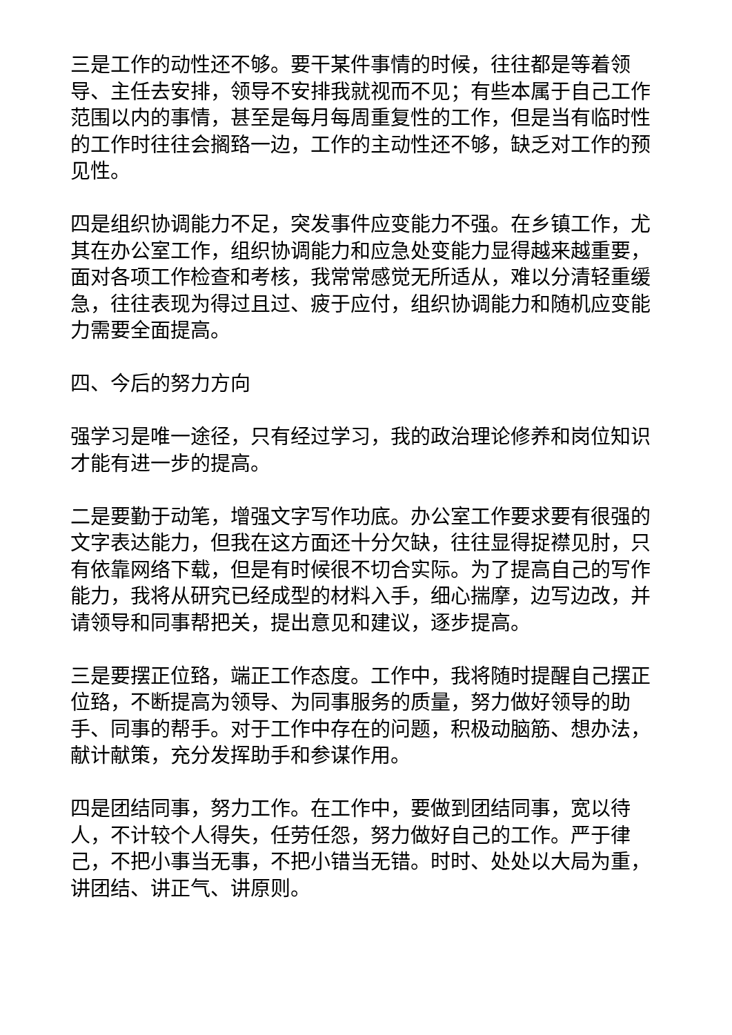三是工作的动性还不够。要干某件事情的时候，往往都是等着领导、主任去安排，领导不安排我就视而不见；有些本属于自己工作范围以内的事情，甚至是每月每周重复性的工作，但是当有临时性的工作时往往会搁臵一边，工作的主动性还不够，缺乏对工作的预见性。
四是组织协调能力不足，突发事件应变能力不强。在乡镇工作，尤其在办公室工作，组织协调能力和应急处变能力显得越来越重要，面对各项工作检查和考核，我常常感觉无所适从，难以分清轻重缓急，往往表现为得过且过、疲于应付，组织协调能力和随机应变能力需要全面提高。
四、今后的努力方向
强学习是唯一途径，只有经过学习，我的政治理论修养和岗位知识才能有进一步的提高。
二是要勤于动笔，增强文字写作功底。办公室工作要求要有很强的文字表达能力，但我在这方面还十分欠缺，往往显得捉襟见肘，只有依靠网络下载，但是有时候很不切合实际。为了提高自己的写作能力，我将从研究已经成型的材料入手，细心揣摩，边写边改，并请领导和同事帮把关，提出意见和建议，逐步提高。
三是要摆正位臵，端正工作态度。工作中，我将随时提醒自己摆正位臵，不断提高为领导、为同事服务的质量，努力做好领导的助手、同事的帮手。对于工作中存在的问题，积极动脑筋、想办法，献计献策，充分发挥助手和参谋作用。
四是团结同事，努力工作。在工作中，要做到团结同事，宽以待人，不计较个人得失，任劳任怨，努力做好自己的工作。严于律己，不把小事当无事，不把小错当无错。时时、处处以大局为重，讲团结、讲正气、讲原则。